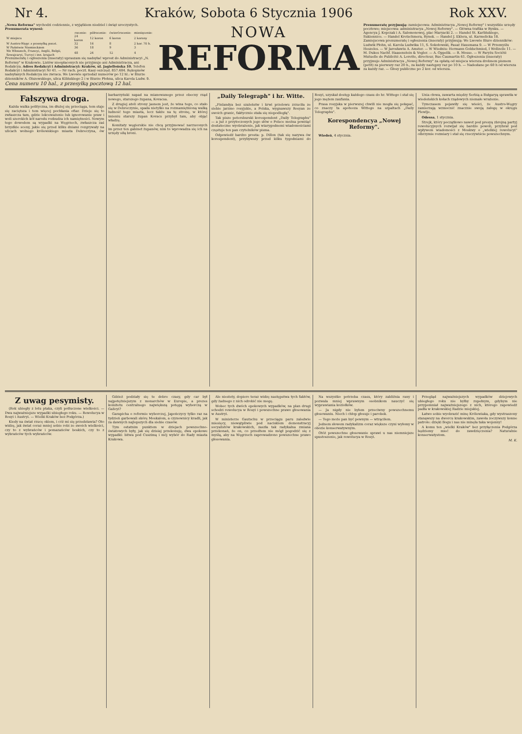Nr 4. Kraków, Sobota 6 Stycznia 1906 Rok XXV.
„Nowa Reforma" wychodzi codziennie, z wyjątkiem niedziel i świąt uroczystych.
Prenumerata wynosi:
| | rocznie: | półrocznie: | ćwierćrocznie: | miesięcznie: |
| --- | --- | --- | --- | --- |
| W miejscu | 24 koron | 12 koron | 6 koron | 2 korony |
| W Austro-Węgr. z przesyłką poczt. | 32 | 16 | 8 | 2 kor. 70 h. |
| W Państwie Niemieckiem | 36 | 18 | 9 | 3 |
| We Włoszech, Francyi, Anglii, Belgii, Szwajcaryi, Turcyi i inn. krajach | 48 | 24 | 12 | 4 |
Prenumeratę i ogłoszenia (inseraty) upraszam się nadsyłać wprost do Administracyi „N. Reformy" w Krakowie. Listów nieopłaconych nie przyjmuje ani Administracya, ani Redakcya. Adres Redakcyi i Administracyi: Kraków, ul. Jagiellońska 10. Telefon Redakcyi i Administracyi Nr 41. — Nr rach. poczt. Kasy oszczęd. 857.484. Rękopisów nadsyłanych Redakcya nie zwraca. We Lwowie sprzedaż numerów po 12 hl.: w Biurze dzienników A. Olszewskiego, ulica Kilińskiego 2 i w Biurze Płohna, ulica Karola Ludw. 9.
Cena numeru 10 hal., z przesyłką pocztową 12 hal.
NOWA
REFORMA
Prenumeratę przyjmują: zamiejscowa: Administracya „Nowej Reformy" i wszystkie urzędy pocztowe; miejscowa: administracya „Nowej Reformy". — Główna trafika w Rynku. — Agencya J. Kopczak i A. Salomonowej, plac Maryacki 2. — Handel St. Karlińskiego, Sukiennice. — Handel Kretschmera, Rynek. — Handel J. Eklera, ul. Karmelicka 18. Zamiejscowa prenumeratę i ogłoszenia (inseraty) przyjmują: We Lwowie Biuro dzienników: Ludwik Płohn, ul. Karola Ludwika 11, S. Sokołowski, Pasaż Hausmana 9. — W Przemyślu Heszeles. — W Jarosławiu A. Amster. — W Wiedniu: Hermann Goldschmied, I Wollzeile 11. — M. Dukes Nachf. Haasenstein & Vogler. — A. Oppelik. — R. Mosse. — W Paryżu Société Mutuelle de Publicité A. Lorette, directeur, Rue Caumartin 61. Ogłoszenia (inseraty) przyjmuje Administracya „Nowej Reformy" za opłatą od miejsca wiersza drobnem pismem (petit) za pierwszy raz 20 h., za każdy następny raz po 10 h. — Nadesłane po 60 h od wiersza za każdy raz. — Głosy publiczne po 2 kor. od wiersza.
Fałszywa droga.
Każda walka polityczna, im dłużej się przeciąga, tem staje się zaciętsza i tem więcej pochłania ofiar. Dzieje się to zwłaszcza tam, gdzie lekceważenie lub ignorowanie praw i woli szerokich kół narodu rozbudza ich namiętności. Nowym tego dowodem są wypadki na Węgrzech, zwłaszcza zaś brzydkie sceny, jakie się przed kilku dniami rozgrywały na ulicach wolnego królewskiego miasta Debreczyna, ów barbarzyński napad na mianowanego przez obecny rząd nowego, starszego żupana, Kovacsa.
Z drugiej atoli strony jasnem jest, że wina tego, co stało się w Debreczynie, spada nietylko na rozmamiętnioną walką ludność tego miasta, lecz także na tę stronę, w której imieniu starszy żupan Kovacs przybył tam, aby objąć władzę.
Komitaty węgierskie nie chcą przyjmować narzuconych im przez ten gabinet żupanów, nim to wprowadza się ich na urzędy siłą broni.
„Daily Telegraph" i hr. Witte.
„Finlandya bez szaleństw i krwi przelewu zrzuciła ze siebie jarzmo rosyjskie, a Polska, wygnawszy Rosyan ze swoich granic, faktycznie stała się niepodległą".
Tak pisze petersburski korespondent „Daily Telegraphu" — a już z przytoczonych jego słów o Polsce można powziąć dostateczne wyobrażenie, jak wiarygodnemi wiadomościami częstuje ten pan czytelników pisma.
Odpowiedź bardzo prosta: p. Dillon (tak się nazywa ów korespondent), przybywszy przed kilku tygodniami do Rosyi, uzyskał dostęp każdego czasu do hr. Wittego i stał się jego mężem zaufania.
Prasa rosyjska w pierwszej chwili nie mogła się połapać, co znaczy ta apoteoza Wittego na szpaltach „Daily Telegraphu".
Korespondencya „Nowej Reformy".
Wiedeń, 4 stycznia.
Unia cłowa, zawarta między Serbią a Bułgaryą sprawiła w wiedeńskich kołach rządowych niemałe wrażenie.
Tymczasem pojawiły się wieści, że Austro-Węgry zamierzają wzmocnić znacznie swoją załogę w okręgu Plewlje.
Odessa, 1 stycznia.
Strejk, który początkowo nawet pod presyą zbrojną partyj rewolucyjnych rozwijał się bardzo powoli, przybrał pod wpływem wiadomości z Moskwy o „wielkiej rewolucyi" olbrzymie rozmiary i stał się rzeczywiście powszechnym.
Z uwag pesymisty.
(Rok ubiegły z lotu ptaka, czyli potłuczone wielkości. — Dwa najważniejsze wypadki ubiegłego roku. — Rewolucya w Rosyi i Austryi. — Wielki Kraków bez Podgórza.)
Kiedy na świat rzucę okiem, i cóż mi się przedstawia? Oto widzę, jak świat coraz mniej sobie robi ze swoich wielkości, czy to z wybrańców i pomazańców boskich, czy to z wybrańców tych wybrańców.
Gdzież podziały się te dobre czasy, gdy car był najpotężniejszym z monarchów w Europie, a prezes komitetu centralnego największą potęgą wyborczą w Galicyi?
Garapicha o reformie wyborczej, Japończycy tylko raz na tydzień garbowali skórę Moskalom, a czynownicy kradli, jak za dawnych najlepszych dla siebie czasów.
Tym ostatnim punktem w dziejach powszechno-światowych były, jak się dzisiaj przekonuję, dwa epokowe wypadki: bitwa pod Cuszimą i mój wybór do Rady miasta Krakowa.
Ale niestety, dopiero teraz widzę następstwa tych faktów, gdy żadnego z nich odrobić nie mogę.
Wobec tych dwóch epokowych wypadków, na plan drugi schodzi rewolucya w Rosyi i powszechne prawo głosowania w Austryi.
W ministerze Gautschu w przeciągu paru zaledwie miesięcy, niewątpliwie pod naciskiem demonstracyj socyalistów krakowskich, zaszła tak radykalna zmiana przekonań, że on, co przedtem nie mógł pogodzić się z myślą, aby na Węgrzech zaprowadzono powszechne prawo głosowania.
Na wszystko potrzeba czasu, który zabliźnia rany i pozwala mniej wprawnym osobnikom nauczyć się wyprawiania koziołków.
— Ja nigdy nie byłem przeciwny powszechnemu głosowaniu. Niech i chłop głosuje i parobek.
— Tego może pan być pewnym — wtrąciłem.
Jednem słowem radykalizm coraz większe czyni wyłomy w obozie konserwatywnym.
Otóż powszechne głosowanie sprawi u nas niemniejsze spustoszenie, jak rewolucya w Rosyi.
Przegląd najważniejszych wypadków dziejowych ubiegłego roku nie byłby zupełnym, gdybym nie przypomniał najważniejszego z nich, którego zapowiedź padła w krakowskiej Radzie miejskiej.
Łatwo sobie wyobrazić minę Królewiaka, gdy wystraszony stanąwszy na dworcu krakowskim, zawoła zoczywszy konne patrole: dzięki Bogu i nas nie minęła taka wojenny!
A komu ten „wielki Kraków" bez przyłączenia Podgórza będziemy mieć do zawdzięczenia? Naturalnie konserwatystom.
M. K.